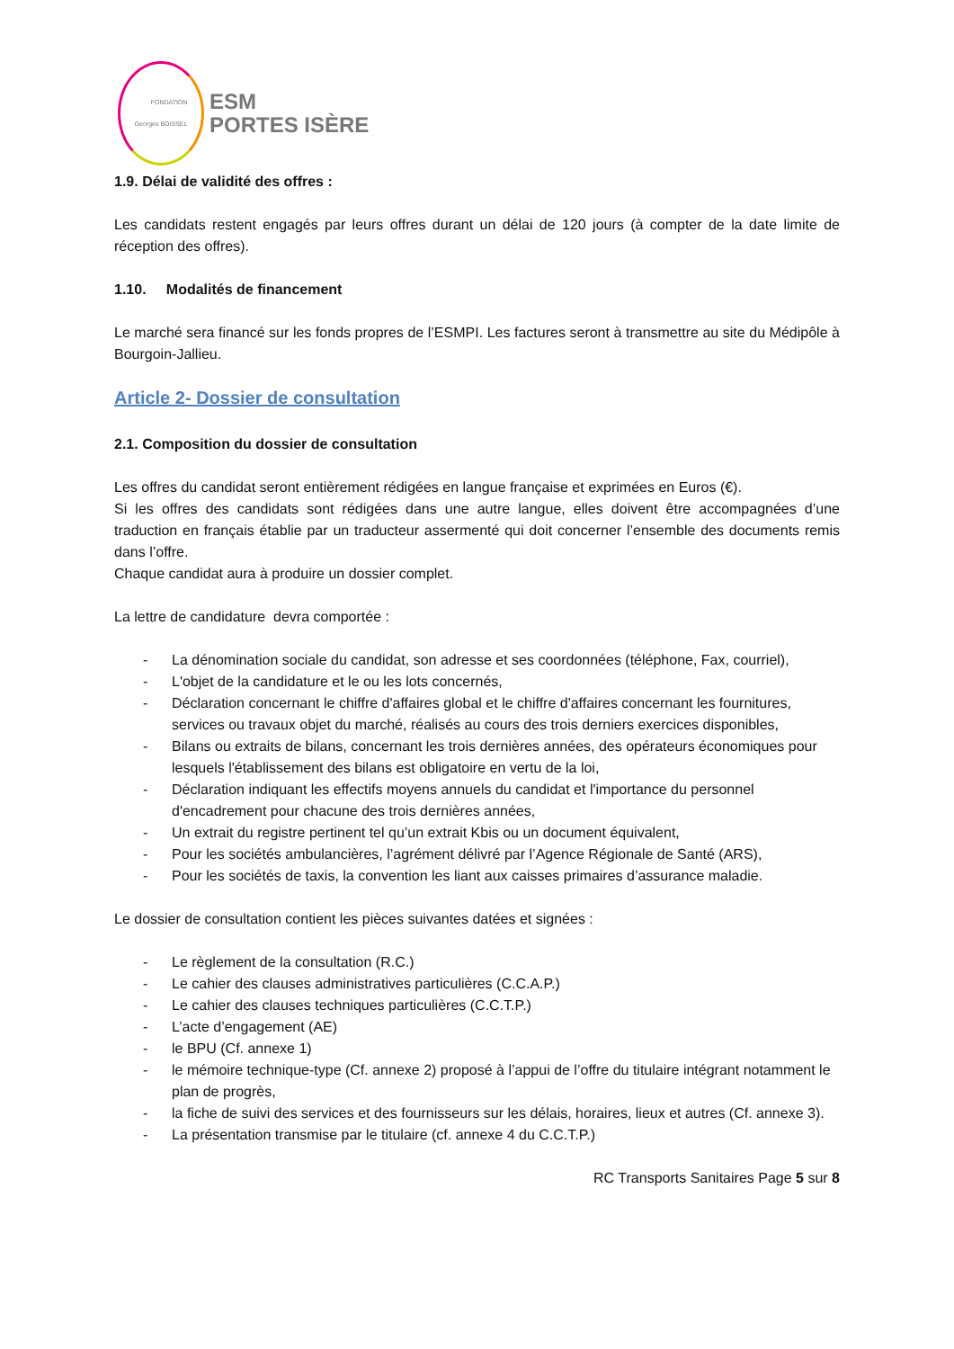FONDATION
Georges BOISSEL
ESM
PORTES ISÈRE
1.9. Délai de validité des offres :
Les candidats restent engagés par leurs offres durant un délai de 120 jours (à compter de la date limite de réception des offres).
1.10. Modalités de financement
Le marché sera financé sur les fonds propres de l’ESMPI. Les factures seront à transmettre au site du Médipôle à Bourgoin-Jallieu.
Article 2- Dossier de consultation
2.1. Composition du dossier de consultation
Les offres du candidat seront entièrement rédigées en langue française et exprimées en Euros (€).
Si les offres des candidats sont rédigées dans une autre langue, elles doivent être accompagnées d’une traduction en français établie par un traducteur assermenté qui doit concerner l’ensemble des documents remis dans l’offre.
Chaque candidat aura à produire un dossier complet.
La lettre de candidature devra comportée :
- La dénomination sociale du candidat, son adresse et ses coordonnées (téléphone, Fax, courriel),
- L'objet de la candidature et le ou les lots concernés,
- Déclaration concernant le chiffre d'affaires global et le chiffre d'affaires concernant les fournitures, services ou travaux objet du marché, réalisés au cours des trois derniers exercices disponibles,
- Bilans ou extraits de bilans, concernant les trois dernières années, des opérateurs économiques pour lesquels l'établissement des bilans est obligatoire en vertu de la loi,
- Déclaration indiquant les effectifs moyens annuels du candidat et l'importance du personnel d'encadrement pour chacune des trois dernières années,
- Un extrait du registre pertinent tel qu’un extrait Kbis ou un document équivalent,
- Pour les sociétés ambulancières, l’agrément délivré par l’Agence Régionale de Santé (ARS),
- Pour les sociétés de taxis, la convention les liant aux caisses primaires d’assurance maladie.
Le dossier de consultation contient les pièces suivantes datées et signées :
- Le règlement de la consultation (R.C.)
- Le cahier des clauses administratives particulières (C.C.A.P.)
- Le cahier des clauses techniques particulières (C.C.T.P.)
- L’acte d’engagement (AE)
- le BPU (Cf. annexe 1)
- le mémoire technique-type (Cf. annexe 2) proposé à l’appui de l’offre du titulaire intégrant notamment le plan de progrès,
- la fiche de suivi des services et des fournisseurs sur les délais, horaires, lieux et autres (Cf. annexe 3).
- La présentation transmise par le titulaire (cf. annexe 4 du C.C.T.P.)
RC Transports Sanitaires Page 5 sur 8